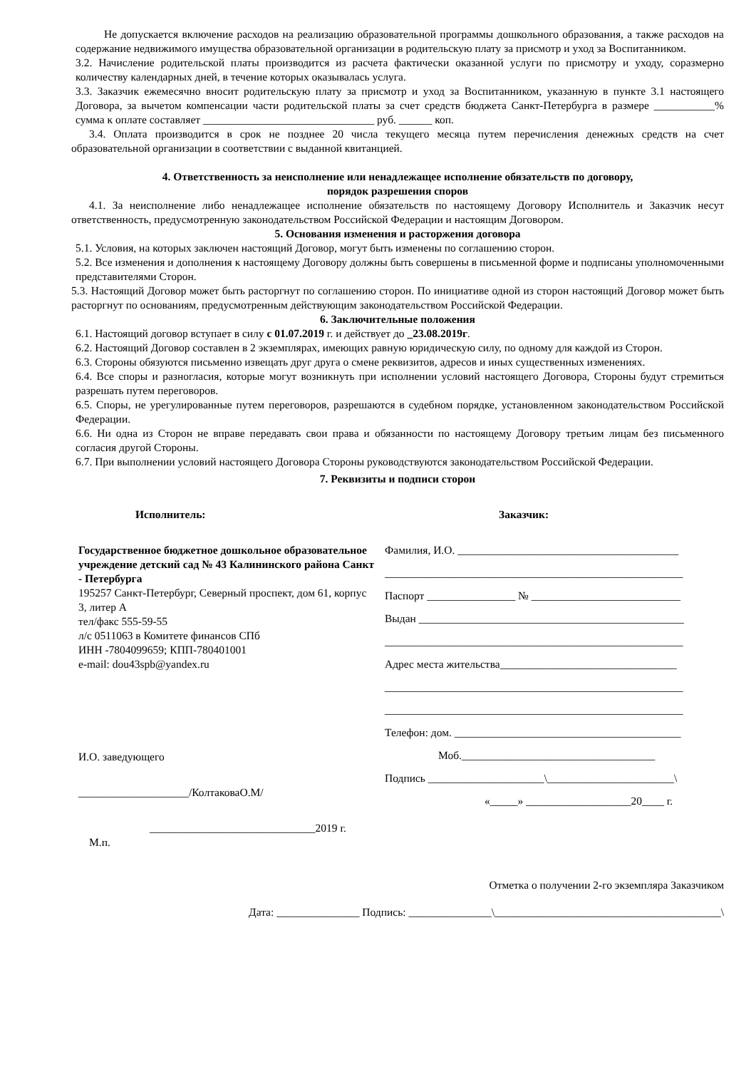Не допускается включение расходов на реализацию образовательной программы дошкольного образования, а также расходов на содержание недвижимого имущества образовательной организации в родительскую плату за присмотр и уход за Воспитанником.
3.2. Начисление родительской платы производится из расчета фактически оказанной услуги по присмотру и уходу, соразмерно количеству календарных дней, в течение которых оказывалась услуга.
3.3. Заказчик ежемесячно вносит родительскую плату за присмотр и уход за Воспитанником, указанную в пункте 3.1 настоящего Договора, за вычетом компенсации части родительской платы за счет средств бюджета Санкт-Петербурга в размере ___________% сумма к оплате составляет _______________________________ руб. ______ коп.
3.4. Оплата производится в срок не позднее 20 числа текущего месяца путем перечисления денежных средств на счет образовательной организации в соответствии с выданной квитанцией.
4. Ответственность за неисполнение или ненадлежащее исполнение обязательств по договору,
порядок разрешения споров
4.1. За неисполнение либо ненадлежащее исполнение обязательств по настоящему Договору Исполнитель и Заказчик несут ответственность, предусмотренную законодательством Российской Федерации и настоящим Договором.
5. Основания изменения и расторжения договора
5.1. Условия, на которых заключен настоящий Договор, могут быть изменены по соглашению сторон.
5.2. Все изменения и дополнения к настоящему Договору должны быть совершены в письменной форме и подписаны уполномоченными представителями Сторон.
5.3. Настоящий Договор может быть расторгнут по соглашению сторон. По инициативе одной из сторон настоящий Договор может быть расторгнут по основаниям, предусмотренным действующим законодательством Российской Федерации.
6. Заключительные положения
6.1. Настоящий договор вступает в силу с 01.07.2019 г. и действует до _23.08.2019г.
6.2. Настоящий Договор составлен в 2 экземплярах, имеющих равную юридическую силу, по одному для каждой из Сторон.
6.3. Стороны обязуются письменно извещать друг друга о смене реквизитов, адресов и иных существенных изменениях.
6.4. Все споры и разногласия, которые могут возникнуть при исполнении условий настоящего Договора, Стороны будут стремиться разрешать путем переговоров.
6.5. Споры, не урегулированные путем переговоров, разрешаются в судебном порядке, установленном законодательством Российской Федерации.
6.6. Ни одна из Сторон не вправе передавать свои права и обязанности по настоящему Договору третьим лицам без письменного согласия другой Стороны.
6.7. При выполнении условий настоящего Договора Стороны руководствуются законодательством Российской Федерации.
7. Реквизиты и подписи сторон
Исполнитель:
Государственное бюджетное дошкольное образовательное учреждение детский сад № 43 Калининского района Санкт - Петербурга
195257 Санкт-Петербург, Северный проспект, дом 61, корпус 3, литер А
тел/факс 555-59-55
л/с 0511063 в Комитете финансов СПб
ИНН -7804099659; КПП-780401001
e-mail: dou43spb@yandex.ru
И.О. заведующего
____________________/КолтаковаО.М/
______________________________2019 г.
М.п.
Заказчик:
Фамилия, И.О. ________________________________________
______________________________________________________
Паспорт ________________ № ___________________________
Выдан ________________________________________________
______________________________________________________
Адрес места жительства________________________________
______________________________________________________
______________________________________________________
Телефон: дом. _________________________________________
Моб.___________________________________
Подпись _____________________\_______________________\
«_____» ___________________20____ г.
Отметка о получении 2-го экземпляра Заказчиком
Дата: _______________ Подпись: _______________\_________________________________________\